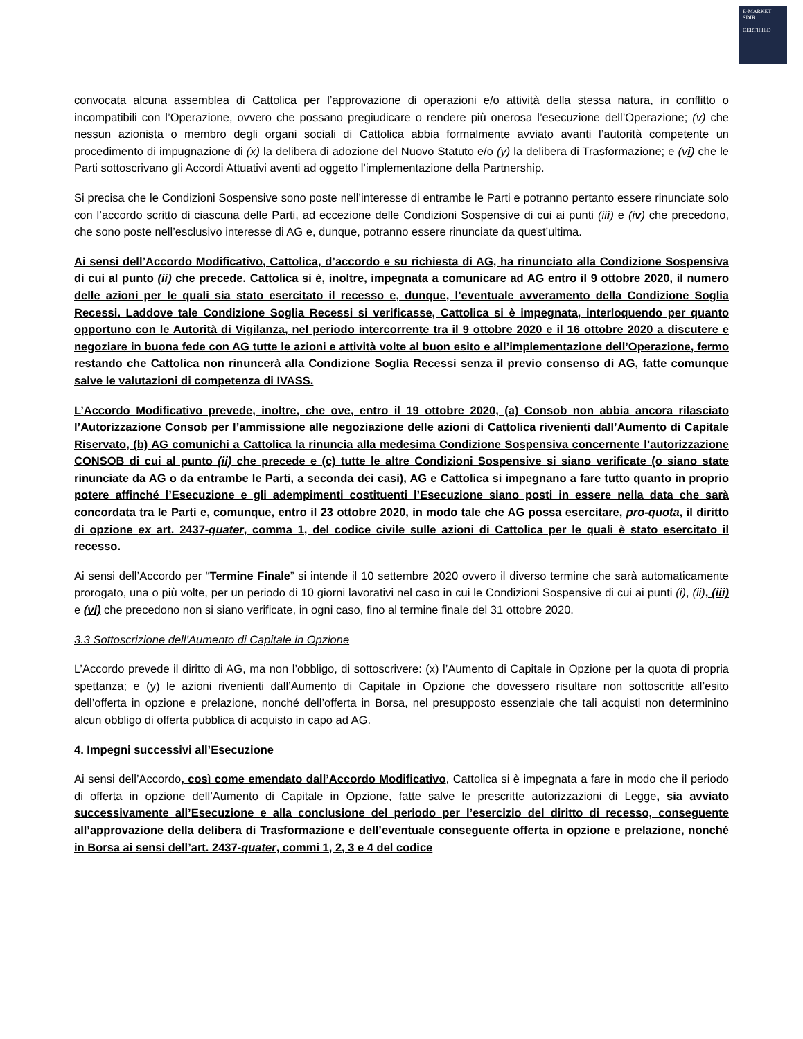E-MARKET
SDIR
CERTIFIED
convocata alcuna assemblea di Cattolica per l’approvazione di operazioni e/o attività della stessa natura, in conflitto o incompatibili con l’Operazione, ovvero che possano pregiudicare o rendere più onerosa l’esecuzione dell’Operazione; (v) che nessun azionista o membro degli organi sociali di Cattolica abbia formalmente avviato avanti l’autorità competente un procedimento di impugnazione di (x) la delibera di adozione del Nuovo Statuto e/o (y) la delibera di Trasformazione; e (vi) che le Parti sottoscrivano gli Accordi Attuativi aventi ad oggetto l’implementazione della Partnership.
Si precisa che le Condizioni Sospensive sono poste nell’interesse di entrambe le Parti e potranno pertanto essere rinunciate solo con l’accordo scritto di ciascuna delle Parti, ad eccezione delle Condizioni Sospensive di cui ai punti (iii) e (iv) che precedono, che sono poste nell’esclusivo interesse di AG e, dunque, potranno essere rinunciate da quest’ultima.
Ai sensi dell’Accordo Modificativo, Cattolica, d’accordo e su richiesta di AG, ha rinunciato alla Condizione Sospensiva di cui al punto (ii) che precede. Cattolica si è, inoltre, impegnata a comunicare ad AG entro il 9 ottobre 2020, il numero delle azioni per le quali sia stato esercitato il recesso e, dunque, l’eventuale avveramento della Condizione Soglia Recessi. Laddove tale Condizione Soglia Recessi si verificasse, Cattolica si è impegnata, interloquendo per quanto opportuno con le Autorità di Vigilanza, nel periodo intercorrente tra il 9 ottobre 2020 e il 16 ottobre 2020 a discutere e negoziare in buona fede con AG tutte le azioni e attività volte al buon esito e all’implementazione dell’Operazione, fermo restando che Cattolica non rinuncerà alla Condizione Soglia Recessi senza il previo consenso di AG, fatte comunque salve le valutazioni di competenza di IVASS.
L’Accordo Modificativo prevede, inoltre, che ove, entro il 19 ottobre 2020, (a) Consob non abbia ancora rilasciato l’Autorizzazione Consob per l’ammissione alle negoziazione delle azioni di Cattolica rivenienti dall’Aumento di Capitale Riservato, (b) AG comunichi a Cattolica la rinuncia alla medesima Condizione Sospensiva concernente l’autorizzazione CONSOB di cui al punto (ii) che precede e (c) tutte le altre Condizioni Sospensive si siano verificate (o siano state rinunciate da AG o da entrambe le Parti, a seconda dei casi), AG e Cattolica si impegnano a fare tutto quanto in proprio potere affinché l’Esecuzione e gli adempimenti costituenti l’Esecuzione siano posti in essere nella data che sarà concordata tra le Parti e, comunque, entro il 23 ottobre 2020, in modo tale che AG possa esercitare, pro-quota, il diritto di opzione ex art. 2437-quater, comma 1, del codice civile sulle azioni di Cattolica per le quali è stato esercitato il recesso.
Ai sensi dell’Accordo per “Termine Finale” si intende il 10 settembre 2020 ovvero il diverso termine che sarà automaticamente prorogato, una o più volte, per un periodo di 10 giorni lavorativi nel caso in cui le Condizioni Sospensive di cui ai punti (i), (ii), (iii) e (vi) che precedono non si siano verificate, in ogni caso, fino al termine finale del 31 ottobre 2020.
3.3 Sottoscrizione dell’Aumento di Capitale in Opzione
L’Accordo prevede il diritto di AG, ma non l’obbligo, di sottoscrivere: (x) l’Aumento di Capitale in Opzione per la quota di propria spettanza; e (y) le azioni rivenienti dall’Aumento di Capitale in Opzione che dovessero risultare non sottoscritte all’esito dell’offerta in opzione e prelazione, nonché dell’offerta in Borsa, nel presupposto essenziale che tali acquisti non determinino alcun obbligo di offerta pubblica di acquisto in capo ad AG.
4. Impegni successivi all’Esecuzione
Ai sensi dell’Accordo, così come emendato dall’Accordo Modificativo, Cattolica si è impegnata a fare in modo che il periodo di offerta in opzione dell’Aumento di Capitale in Opzione, fatte salve le prescritte autorizzazioni di Legge, sia avviato successivamente all’Esecuzione e alla conclusione del periodo per l’esercizio del diritto di recesso, conseguente all’approvazione della delibera di Trasformazione e dell’eventuale conseguente offerta in opzione e prelazione, nonché in Borsa ai sensi dell’art. 2437-quater, commi 1, 2, 3 e 4 del codice